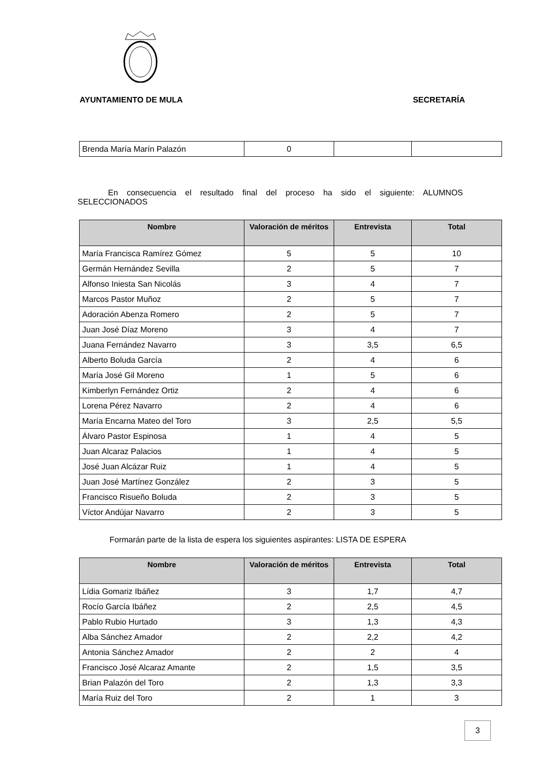AYUNTAMIENTO DE MULA SECRETARÍA
| Brenda María Marín Palazón | 0 | | |
En consecuencia el resultado final del proceso ha sido el siguiente: ALUMNOS SELECCIONADOS
| Nombre | Valoración de méritos | Entrevista | Total |
| --- | --- | --- | --- |
| María Francisca Ramírez Gómez | 5 | 5 | 10 |
| Germán Hernández Sevilla | 2 | 5 | 7 |
| Alfonso Iniesta San Nicolás | 3 | 4 | 7 |
| Marcos Pastor Muñoz | 2 | 5 | 7 |
| Adoración Abenza Romero | 2 | 5 | 7 |
| Juan José Díaz Moreno | 3 | 4 | 7 |
| Juana Fernández Navarro | 3 | 3,5 | 6,5 |
| Alberto Boluda García | 2 | 4 | 6 |
| María José Gil Moreno | 1 | 5 | 6 |
| Kimberlyn Fernández Ortiz | 2 | 4 | 6 |
| Lorena Pérez Navarro | 2 | 4 | 6 |
| María Encarna Mateo del Toro | 3 | 2,5 | 5,5 |
| Álvaro Pastor Espinosa | 1 | 4 | 5 |
| Juan Alcaraz Palacios | 1 | 4 | 5 |
| José Juan Alcázar Ruiz | 1 | 4 | 5 |
| Juan José Martínez González | 2 | 3 | 5 |
| Francisco Risueño Boluda | 2 | 3 | 5 |
| Víctor Andújar Navarro | 2 | 3 | 5 |
Formarán parte de la lista de espera los siguientes aspirantes: LISTA DE ESPERA
| Nombre | Valoración de méritos | Entrevista | Total |
| --- | --- | --- | --- |
| Lídia Gomariz Ibáñez | 3 | 1,7 | 4,7 |
| Rocío García Ibáñez | 2 | 2,5 | 4,5 |
| Pablo Rubio Hurtado | 3 | 1,3 | 4,3 |
| Alba Sánchez Amador | 2 | 2,2 | 4,2 |
| Antonia Sánchez Amador | 2 | 2 | 4 |
| Francisco José Alcaraz Amante | 2 | 1,5 | 3,5 |
| Brian Palazón del Toro | 2 | 1,3 | 3,3 |
| María Ruiz del Toro | 2 | 1 | 3 |
3